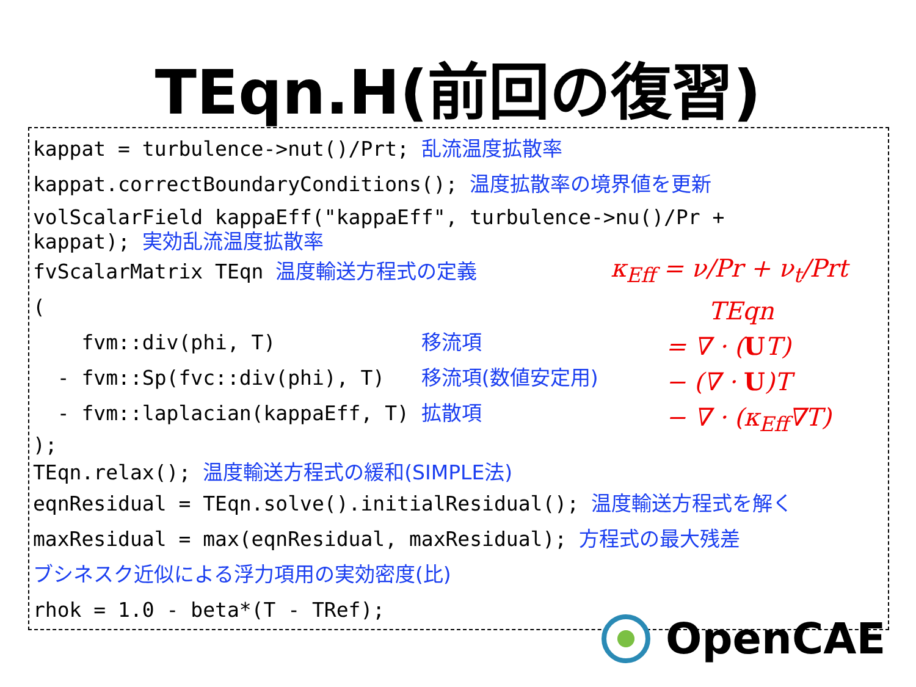TEqn.H(前回の復習)
kappat = turbulence->nut()/Prt; 乱流温度拡散率
kappat.correctBoundaryConditions(); 温度拡散率の境界値を更新
volScalarField kappaEff("kappaEff", turbulence->nu()/Pr + kappat); 実効乱流温度拡散率
fvScalarMatrix TEqn 温度輸送方程式の定義
(
fvm::div(phi, T) 移流項
- fvm::Sp(fvc::div(phi), T) 移流項(数値安定用)
- fvm::laplacian(kappaEff, T) 拡散項
);
TEqn.relax(); 温度輸送方程式の緩和(SIMPLE法)
eqnResidual = TEqn.solve().initialResidual(); 温度輸送方程式を解く
maxResidual = max(eqnResidual, maxResidual); 方程式の最大残差
ブシネスク近似による浮力項用の実効密度(比)
rhok = 1.0 - beta*(T - TRef);
κ<sub>Eff</sub> = ν/Pr + ν<sub>t</sub>/Prt
TEqn
= ∇ · (UT)
− (∇ · U)T
− ∇ · (κ<sub>Eff</sub>∇T)
OpenCAE